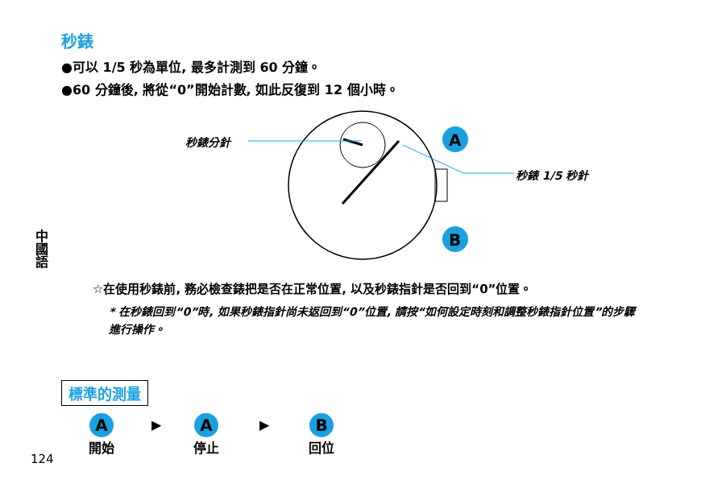秒錶
●可以 1/5 秒為單位, 最多計測到 60 分鐘。
●60 分鐘後, 將從“0”開始計數, 如此反復到 12 個小時。
A
B
秒錶分針
秒錶 1/5 秒針
中國語
☆在使用秒錶前, 務必檢查錶把是否在正常位置, 以及秒錶指針是否回到“0”位置。
* 在秒錶回到“0”時, 如果秒錶指針尚未返回到“0”位置, 請按“如何設定時刻和調整秒錶指針位置”的步驟進行操作。
標準的測量
A
開始
▶
A
停止
▶
B
回位
124